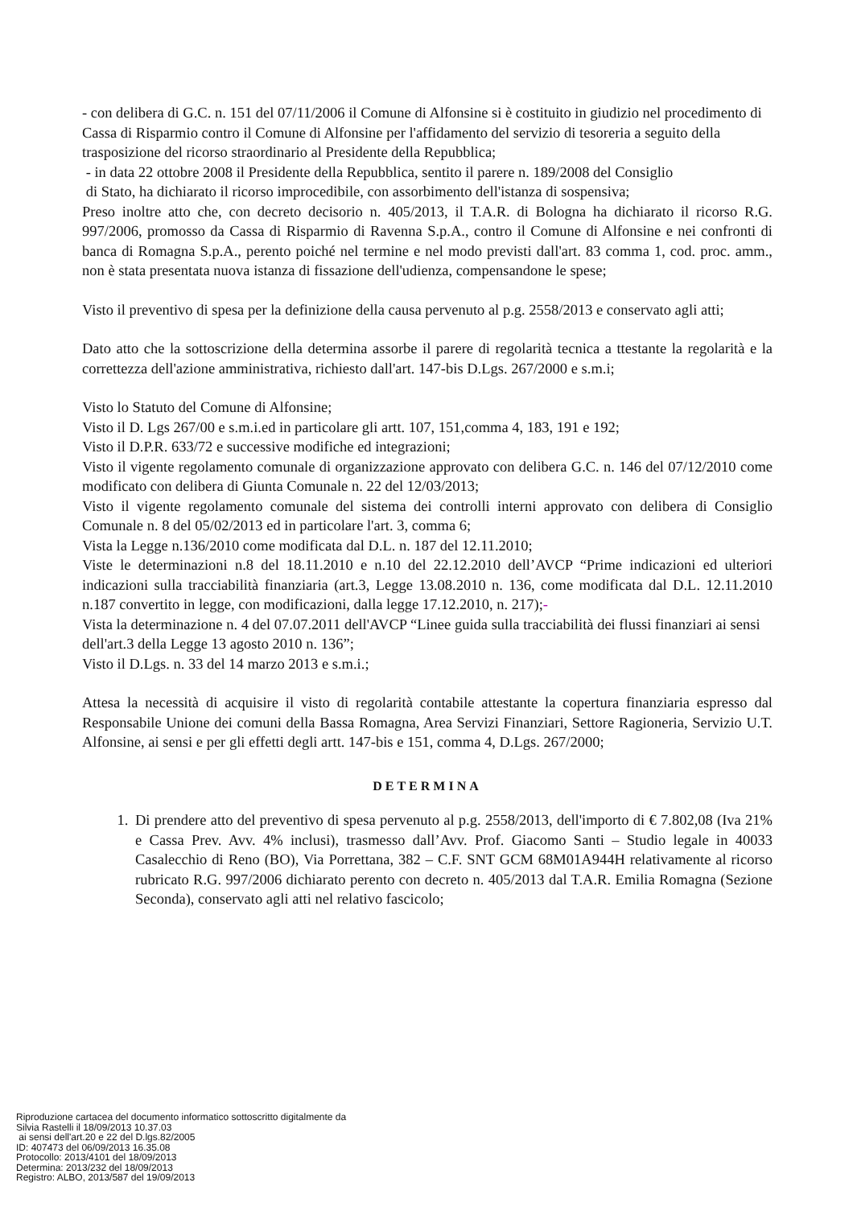- con delibera di G.C. n. 151 del 07/11/2006 il Comune di Alfonsine si è costituito in giudizio nel procedimento di Cassa di Risparmio contro il Comune di Alfonsine per l'affidamento del servizio di tesoreria a seguito della trasposizione del ricorso straordinario al Presidente della Repubblica;
- in data 22 ottobre 2008 il Presidente della Repubblica, sentito il parere n. 189/2008 del Consiglio
di Stato, ha dichiarato il ricorso improcedibile, con assorbimento dell'istanza di sospensiva;
Preso inoltre atto che, con decreto decisorio n. 405/2013, il T.A.R. di Bologna ha dichiarato il ricorso R.G. 997/2006, promosso da Cassa di Risparmio di Ravenna S.p.A., contro il Comune di Alfonsine e nei confronti di banca di Romagna S.p.A., perento poiché nel termine e nel modo previsti dall'art. 83 comma 1, cod. proc. amm., non è stata presentata nuova istanza di fissazione dell'udienza, compensandone le spese;
Visto il preventivo di spesa per la definizione della causa pervenuto al p.g. 2558/2013 e conservato agli atti;
Dato atto che la sottoscrizione della determina assorbe il parere di regolarità tecnica a ttestante la regolarità e la correttezza dell'azione amministrativa, richiesto dall'art. 147-bis D.Lgs. 267/2000 e s.m.i;
Visto lo Statuto del Comune di Alfonsine;
Visto il D. Lgs 267/00 e s.m.i.ed in particolare gli artt. 107, 151,comma 4, 183, 191 e 192;
Visto il D.P.R. 633/72 e successive modifiche ed integrazioni;
Visto il vigente regolamento comunale di organizzazione approvato con delibera G.C. n. 146 del 07/12/2010 come modificato con delibera di Giunta Comunale n. 22 del 12/03/2013;
Visto il vigente regolamento comunale del sistema dei controlli interni approvato con delibera di Consiglio Comunale n. 8 del 05/02/2013 ed in particolare l'art. 3, comma 6;
Vista la Legge n.136/2010 come modificata dal D.L. n. 187 del 12.11.2010;
Viste le determinazioni n.8 del 18.11.2010 e n.10 del 22.12.2010 dell’AVCP “Prime indicazioni ed ulteriori indicazioni sulla tracciabilità finanziaria (art.3, Legge 13.08.2010 n. 136, come modificata dal D.L. 12.11.2010 n.187 convertito in legge, con modificazioni, dalla legge 17.12.2010, n. 217);-
Vista la determinazione n. 4 del 07.07.2011 dell'AVCP “Linee guida sulla tracciabilità dei flussi finanziari ai sensi dell'art.3 della Legge 13 agosto 2010 n. 136”;
Visto il D.Lgs. n. 33 del 14 marzo 2013 e s.m.i.;
Attesa la necessità di acquisire il visto di regolarità contabile attestante la copertura finanziaria espresso dal Responsabile Unione dei comuni della Bassa Romagna, Area Servizi Finanziari, Settore Ragioneria, Servizio U.T. Alfonsine, ai sensi e per gli effetti degli artt. 147-bis e 151, comma 4, D.Lgs. 267/2000;
DETERMINA
1. Di prendere atto del preventivo di spesa pervenuto al p.g. 2558/2013, dell'importo di € 7.802,08 (Iva 21% e Cassa Prev. Avv. 4% inclusi), trasmesso dall’Avv. Prof. Giacomo Santi – Studio legale in 40033 Casalecchio di Reno (BO), Via Porrettana, 382 – C.F. SNT GCM 68M01A944H relativamente al ricorso rubricato R.G. 997/2006 dichiarato perento con decreto n. 405/2013 dal T.A.R. Emilia Romagna (Sezione Seconda), conservato agli atti nel relativo fascicolo;
Riproduzione cartacea del documento informatico sottoscritto digitalmente da
Silvia Rastelli il 18/09/2013 10.37.03
ai sensi dell'art.20 e 22 del D.lgs.82/2005
ID: 407473 del 06/09/2013 16.35.08
Protocollo: 2013/4101 del 18/09/2013
Determina: 2013/232 del 18/09/2013
Registro: ALBO, 2013/587 del 19/09/2013